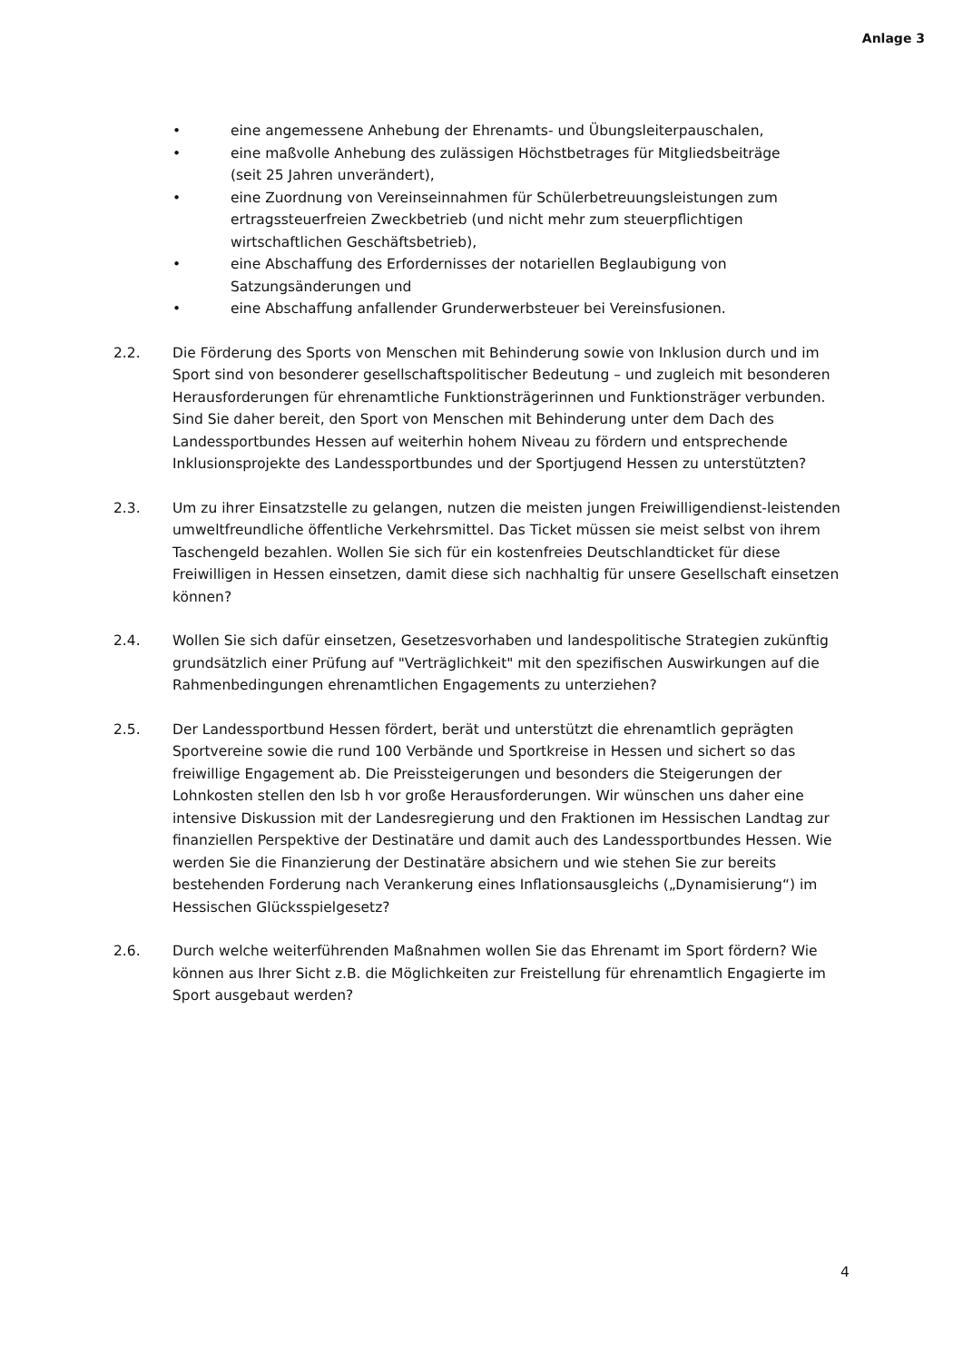Anlage 3
• eine angemessene Anhebung der Ehrenamts- und Übungsleiterpauschalen,
• eine maßvolle Anhebung des zulässigen Höchstbetrages für Mitgliedsbeiträge (seit 25 Jahren unverändert),
• eine Zuordnung von Vereinseinnahmen für Schülerbetreuungsleistungen zum ertragssteuerfreien Zweckbetrieb (und nicht mehr zum steuerpflichtigen wirtschaftlichen Geschäftsbetrieb),
• eine Abschaffung des Erfordernisses der notariellen Beglaubigung von Satzungsänderungen und
• eine Abschaffung anfallender Grunderwerbsteuer bei Vereinsfusionen.
2.2. Die Förderung des Sports von Menschen mit Behinderung sowie von Inklusion durch und im Sport sind von besonderer gesellschaftspolitischer Bedeutung – und zugleich mit besonderen Herausforderungen für ehrenamtliche Funktionsträgerinnen und Funktionsträger verbunden. Sind Sie daher bereit, den Sport von Menschen mit Behinderung unter dem Dach des Landessportbundes Hessen auf weiterhin hohem Niveau zu fördern und entsprechende Inklusionsprojekte des Landessportbundes und der Sportjugend Hessen zu unterstützten?
2.3. Um zu ihrer Einsatzstelle zu gelangen, nutzen die meisten jungen Freiwilligendienst-leistenden umweltfreundliche öffentliche Verkehrsmittel. Das Ticket müssen sie meist selbst von ihrem Taschengeld bezahlen. Wollen Sie sich für ein kostenfreies Deutschlandticket für diese Freiwilligen in Hessen einsetzen, damit diese sich nachhaltig für unsere Gesellschaft einsetzen können?
2.4. Wollen Sie sich dafür einsetzen, Gesetzesvorhaben und landespolitische Strategien zukünftig grundsätzlich einer Prüfung auf "Verträglichkeit" mit den spezifischen Auswirkungen auf die Rahmenbedingungen ehrenamtlichen Engagements zu unterziehen?
2.5. Der Landessportbund Hessen fördert, berät und unterstützt die ehrenamtlich geprägten Sportvereine sowie die rund 100 Verbände und Sportkreise in Hessen und sichert so das freiwillige Engagement ab. Die Preissteigerungen und besonders die Steigerungen der Lohnkosten stellen den lsb h vor große Herausforderungen. Wir wünschen uns daher eine intensive Diskussion mit der Landesregierung und den Fraktionen im Hessischen Landtag zur finanziellen Perspektive der Destinatäre und damit auch des Landessportbundes Hessen. Wie werden Sie die Finanzierung der Destinatäre absichern und wie stehen Sie zur bereits bestehenden Forderung nach Verankerung eines Inflationsausgleichs („Dynamisierung“) im Hessischen Glücksspielgesetz?
2.6. Durch welche weiterführenden Maßnahmen wollen Sie das Ehrenamt im Sport fördern? Wie können aus Ihrer Sicht z.B. die Möglichkeiten zur Freistellung für ehrenamtlich Engagierte im Sport ausgebaut werden?
4